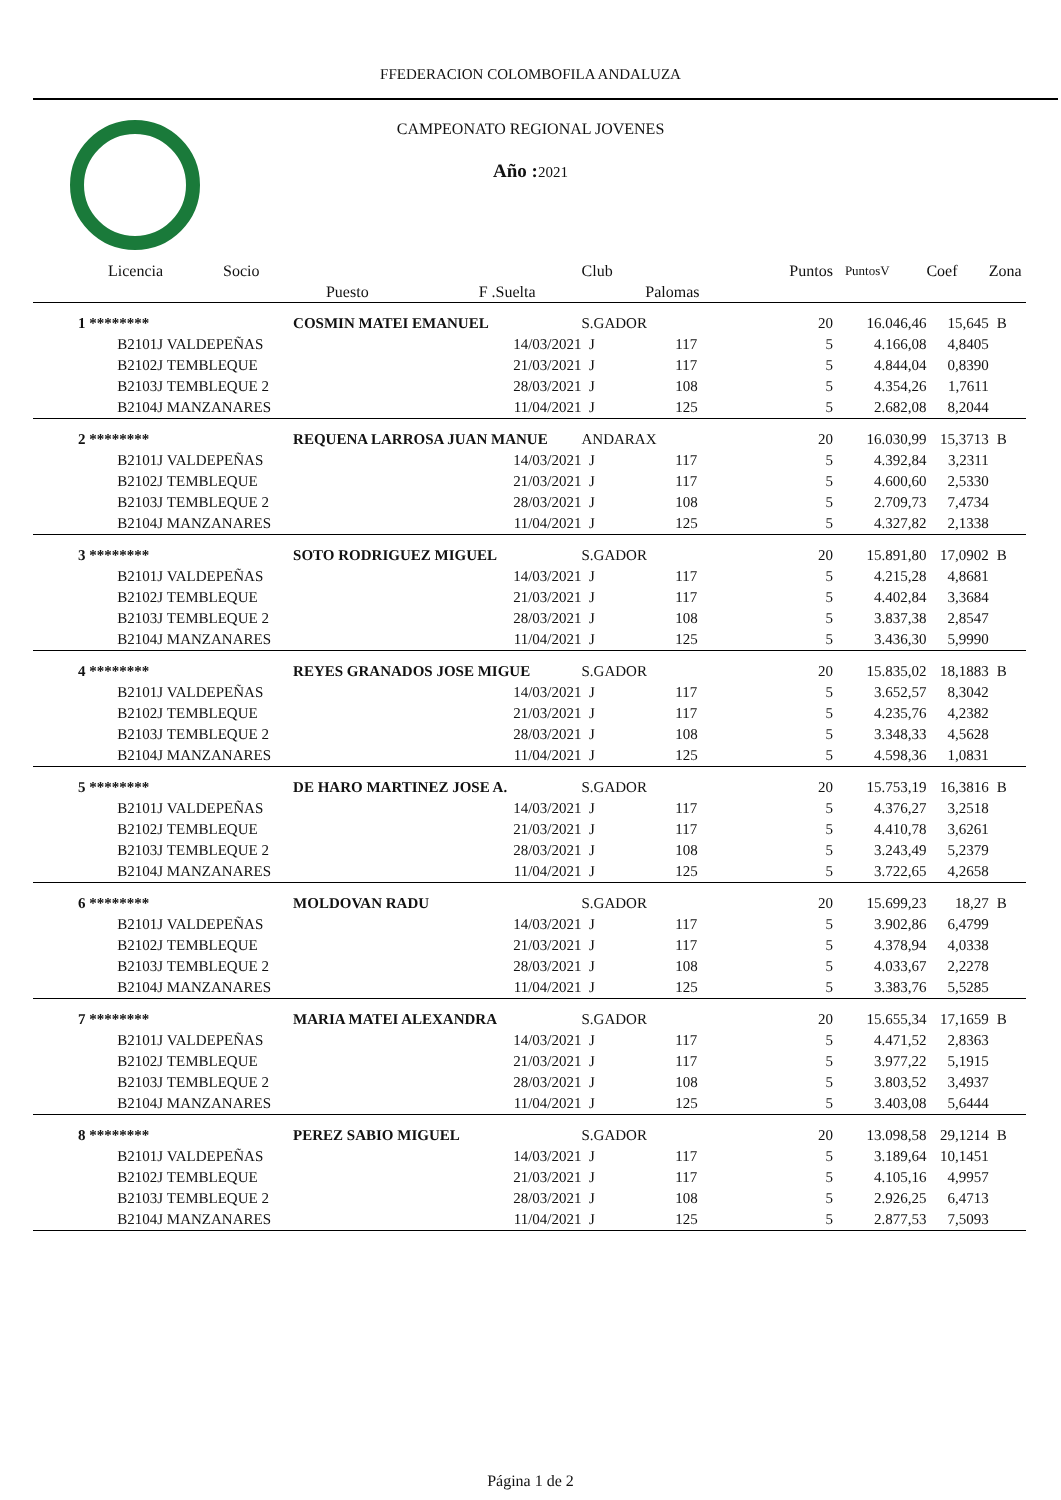FFEDERACION COLOMBOFILA ANDALUZA
CAMPEONATO REGIONAL JOVENES
Año : 2021
| Licencia | Socio | | Club | | Puntos | PuntosV | Coef | Zona |
| --- | --- | --- | --- | --- | --- | --- | --- | --- |
| | Puesto | F .Suelta | | Palomas | | | | |
| 1 ******** | COSMIN MATEI EMANUEL | | S.GADOR | | 20 | 16.046,46 | 15,645 | B |
| B2101J | VALDEPEÑAS | 14/03/2021 | J | 117 | 5 | 4.166,08 | 4,8405 | |
| B2102J | TEMBLEQUE | 21/03/2021 | J | 117 | 5 | 4.844,04 | 0,8390 | |
| B2103J | TEMBLEQUE 2 | 28/03/2021 | J | 108 | 5 | 4.354,26 | 1,7611 | |
| B2104J | MANZANARES | 11/04/2021 | J | 125 | 5 | 2.682,08 | 8,2044 | |
| 2 ******** | REQUENA LARROSA JUAN MANUE | | ANDARAX | | 20 | 16.030,99 | 15,3713 | B |
| B2101J | VALDEPEÑAS | 14/03/2021 | J | 117 | 5 | 4.392,84 | 3,2311 | |
| B2102J | TEMBLEQUE | 21/03/2021 | J | 117 | 5 | 4.600,60 | 2,5330 | |
| B2103J | TEMBLEQUE 2 | 28/03/2021 | J | 108 | 5 | 2.709,73 | 7,4734 | |
| B2104J | MANZANARES | 11/04/2021 | J | 125 | 5 | 4.327,82 | 2,1338 | |
| 3 ******** | SOTO RODRIGUEZ MIGUEL | | S.GADOR | | 20 | 15.891,80 | 17,0902 | B |
| B2101J | VALDEPEÑAS | 14/03/2021 | J | 117 | 5 | 4.215,28 | 4,8681 | |
| B2102J | TEMBLEQUE | 21/03/2021 | J | 117 | 5 | 4.402,84 | 3,3684 | |
| B2103J | TEMBLEQUE 2 | 28/03/2021 | J | 108 | 5 | 3.837,38 | 2,8547 | |
| B2104J | MANZANARES | 11/04/2021 | J | 125 | 5 | 3.436,30 | 5,9990 | |
| 4 ******** | REYES GRANADOS JOSE MIGUE | | S.GADOR | | 20 | 15.835,02 | 18,1883 | B |
| B2101J | VALDEPEÑAS | 14/03/2021 | J | 117 | 5 | 3.652,57 | 8,3042 | |
| B2102J | TEMBLEQUE | 21/03/2021 | J | 117 | 5 | 4.235,76 | 4,2382 | |
| B2103J | TEMBLEQUE 2 | 28/03/2021 | J | 108 | 5 | 3.348,33 | 4,5628 | |
| B2104J | MANZANARES | 11/04/2021 | J | 125 | 5 | 4.598,36 | 1,0831 | |
| 5 ******** | DE HARO MARTINEZ JOSE A. | | S.GADOR | | 20 | 15.753,19 | 16,3816 | B |
| B2101J | VALDEPEÑAS | 14/03/2021 | J | 117 | 5 | 4.376,27 | 3,2518 | |
| B2102J | TEMBLEQUE | 21/03/2021 | J | 117 | 5 | 4.410,78 | 3,6261 | |
| B2103J | TEMBLEQUE 2 | 28/03/2021 | J | 108 | 5 | 3.243,49 | 5,2379 | |
| B2104J | MANZANARES | 11/04/2021 | J | 125 | 5 | 3.722,65 | 4,2658 | |
| 6 ******** | MOLDOVAN RADU | | S.GADOR | | 20 | 15.699,23 | 18,27 | B |
| B2101J | VALDEPEÑAS | 14/03/2021 | J | 117 | 5 | 3.902,86 | 6,4799 | |
| B2102J | TEMBLEQUE | 21/03/2021 | J | 117 | 5 | 4.378,94 | 4,0338 | |
| B2103J | TEMBLEQUE 2 | 28/03/2021 | J | 108 | 5 | 4.033,67 | 2,2278 | |
| B2104J | MANZANARES | 11/04/2021 | J | 125 | 5 | 3.383,76 | 5,5285 | |
| 7 ******** | MARIA MATEI ALEXANDRA | | S.GADOR | | 20 | 15.655,34 | 17,1659 | B |
| B2101J | VALDEPEÑAS | 14/03/2021 | J | 117 | 5 | 4.471,52 | 2,8363 | |
| B2102J | TEMBLEQUE | 21/03/2021 | J | 117 | 5 | 3.977,22 | 5,1915 | |
| B2103J | TEMBLEQUE 2 | 28/03/2021 | J | 108 | 5 | 3.803,52 | 3,4937 | |
| B2104J | MANZANARES | 11/04/2021 | J | 125 | 5 | 3.403,08 | 5,6444 | |
| 8 ******** | PEREZ SABIO MIGUEL | | S.GADOR | | 20 | 13.098,58 | 29,1214 | B |
| B2101J | VALDEPEÑAS | 14/03/2021 | J | 117 | 5 | 3.189,64 | 10,1451 | |
| B2102J | TEMBLEQUE | 21/03/2021 | J | 117 | 5 | 4.105,16 | 4,9957 | |
| B2103J | TEMBLEQUE 2 | 28/03/2021 | J | 108 | 5 | 2.926,25 | 6,4713 | |
| B2104J | MANZANARES | 11/04/2021 | J | 125 | 5 | 2.877,53 | 7,5093 | |
Página 1 de 2